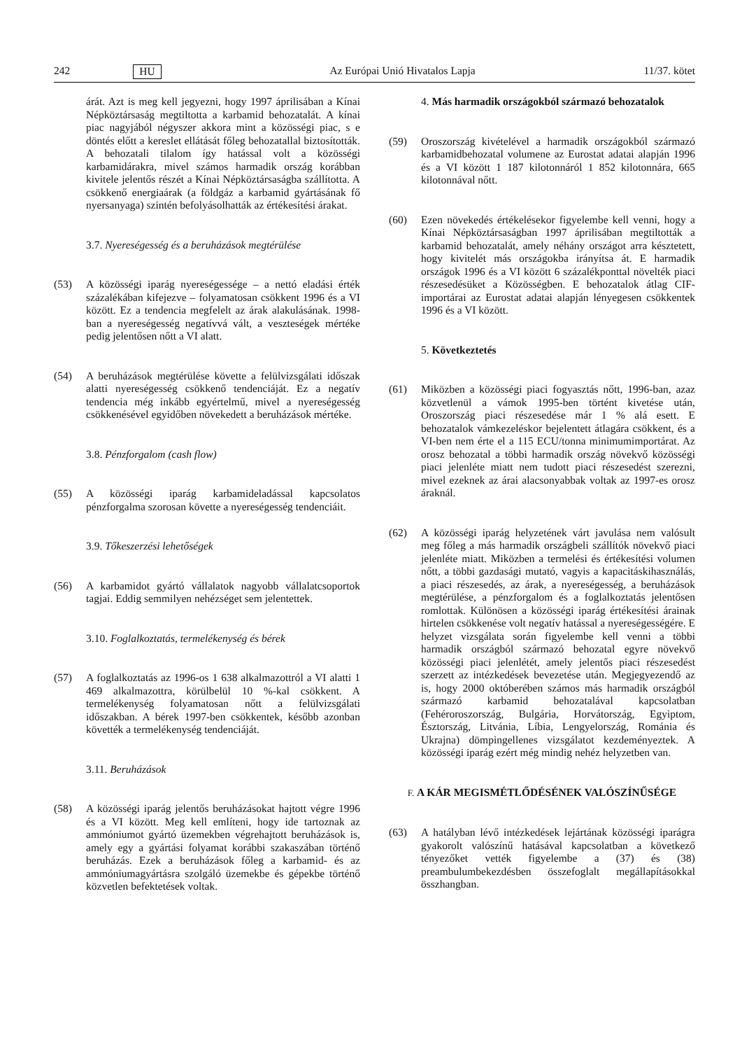242 HU Az Európai Unió Hivatalos Lapja 11/37. kötet
árát. Azt is meg kell jegyezni, hogy 1997 áprilisában a Kínai Népköztársaság megtiltotta a karbamid behozatalát. A kínai piac nagyjából négyszer akkora mint a közösségi piac, s e döntés előtt a kereslet ellátását főleg behozatallal biztosították. A behozatali tilalom így hatással volt a közösségi karbamidárakra, mivel számos harmadik ország korábban kivitele jelentős részét a Kínai Népköztársaságba szállította. A csökkenő energiaárak (a földgáz a karbamid gyártásának fő nyersanyaga) szintén befolyásolhatták az értékesítési árakat.
3.7. Nyereségesség és a beruházások megtérülése
(53) A közösségi iparág nyereségessége – a nettó eladási érték százalékában kifejezve – folyamatosan csökkent 1996 és a VI között. Ez a tendencia megfelelt az árak alakulásának. 1998-ban a nyereségesség negatívvá vált, a veszteségek mértéke pedig jelentősen nőtt a VI alatt.
(54) A beruházások megtérülése követte a felülvizsgálati időszak alatti nyereségesség csökkenő tendenciáját. Ez a negatív tendencia még inkább egyértelmű, mivel a nyereségesség csökkenésével egyidőben növekedett a beruházások mértéke.
3.8. Pénzforgalom (cash flow)
(55) A közösségi iparág karbamideladással kapcsolatos pénzforgalma szorosan követte a nyereségesség tendenciáit.
3.9. Tőkeszerzési lehetőségek
(56) A karbamidot gyártó vállalatok nagyobb vállalatcsoportok tagjai. Eddig semmilyen nehézséget sem jelentettek.
3.10. Foglalkoztatás, termelékenység és bérek
(57) A foglalkoztatás az 1996-os 1 638 alkalmazottról a VI alatti 1 469 alkalmazottra, körülbelül 10 %-kal csökkent. A termelékenység folyamatosan nőtt a felülvizsgálati időszakban. A bérek 1997-ben csökkentek, később azonban követték a termelékenység tendenciáját.
3.11. Beruházások
(58) A közösségi iparág jelentős beruházásokat hajtott végre 1996 és a VI között. Meg kell említeni, hogy ide tartoznak az ammóniumot gyártó üzemekben végrehajtott beruházások is, amely egy a gyártási folyamat korábbi szakaszában történő beruházás. Ezek a beruházások főleg a karbamid- és az ammóniumagyártásra szolgáló üzemekbe és gépekbe történő közvetlen befektetések voltak.
4. Más harmadik országokból származó behozatalok
(59) Oroszország kivételével a harmadik országokból származó karbamidbehozatal volumene az Eurostat adatai alapján 1996 és a VI között 1 187 kilotonnáról 1 852 kilotonnára, 665 kilotonnával nőtt.
(60) Ezen növekedés értékelésekor figyelembe kell venni, hogy a Kínai Népköztársaságban 1997 áprilisában megtiltották a karbamid behozatalát, amely néhány országot arra késztetett, hogy kivitelét más országokba irányítsa át. E harmadik országok 1996 és a VI között 6 százalékponttal növelték piaci részesedésüket a Közösségben. E behozatalok átlag CIF-importárai az Eurostat adatai alapján lényegesen csökkentek 1996 és a VI között.
5. Következtetés
(61) Miközben a közösségi piaci fogyasztás nőtt, 1996-ban, azaz közvetlenül a vámok 1995-ben történt kivetése után, Oroszország piaci részesedése már 1 % alá esett. E behozatalok vámkezeléskor bejelentett átlagára csökkent, és a VI-ben nem érte el a 115 ECU/tonna minimumimportárat. Az orosz behozatal a többi harmadik ország növekvő közösségi piaci jelenléte miatt nem tudott piaci részesedést szerezni, mivel ezeknek az árai alacsonyabbak voltak az 1997-es orosz áraknál.
(62) A közösségi iparág helyzetének várt javulása nem valósult meg főleg a más harmadik országbeli szállítók növekvő piaci jelenléte miatt. Miközben a termelési és értékesítési volumen nőtt, a többi gazdasági mutató, vagyis a kapacitáskihasználás, a piaci részesedés, az árak, a nyereségesség, a beruházások megtérülése, a pénzforgalom és a foglalkoztatás jelentősen romlottak. Különösen a közösségi iparág értékesítési árainak hirtelen csökkenése volt negatív hatással a nyereségességére. E helyzet vizsgálata során figyelembe kell venni a többi harmadik országból származó behozatal egyre növekvő közösségi piaci jelenlétét, amely jelentős piaci részesedést szerzett az intézkedések bevezetése után. Megjegyezendő az is, hogy 2000 októberében számos más harmadik országból származó karbamid behozatalával kapcsolatban (Fehéroroszország, Bulgária, Horvátország, Egyiptom, Észtország, Litvánia, Líbia, Lengyelország, Románia és Ukrajna) dömpingellenes vizsgálatot kezdeményeztek. A közösségi iparág ezért még mindig nehéz helyzetben van.
F. A KÁR MEGISMÉTLŐDÉSÉNEK VALÓSZÍNŰSÉGE
(63) A hatályban lévő intézkedések lejártának közösségi iparágra gyakorolt valószínű hatásával kapcsolatban a következő tényezőket vették figyelembe a (37) és (38) preambulumbekezdésben összefoglalt megállapításokkal összhangban.